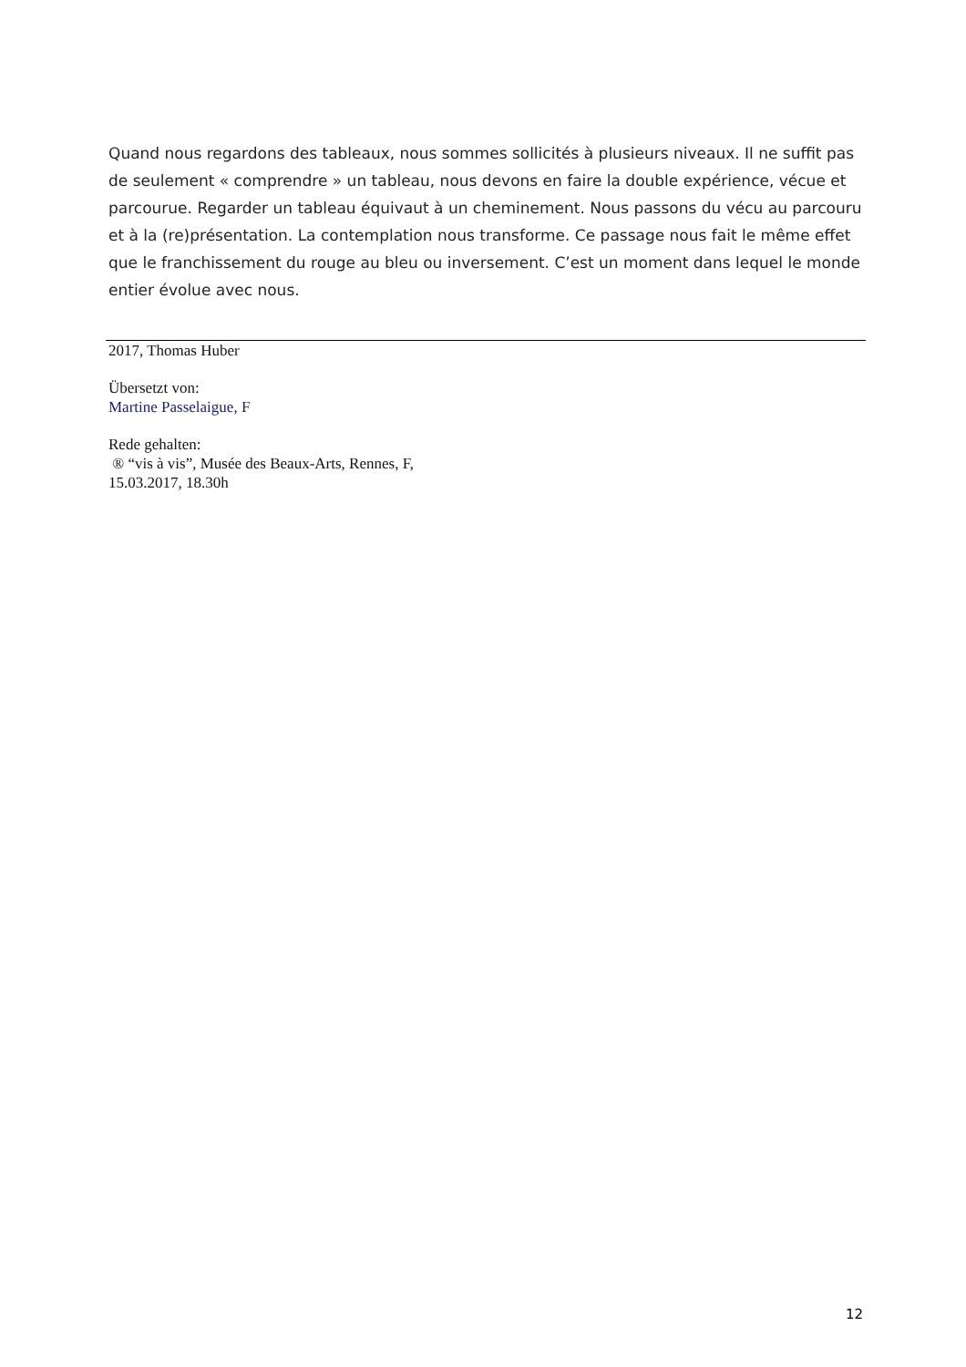Quand nous regardons des tableaux, nous sommes sollicités à plusieurs niveaux. Il ne suffit pas de seulement « comprendre » un tableau, nous devons en faire la double expérience, vécue et parcourue. Regarder un tableau équivaut à un cheminement. Nous passons du vécu au parcouru et à la (re)présentation. La contemplation nous transforme. Ce passage nous fait le même effet que le franchissement du rouge au bleu ou inversement. C’est un moment dans lequel le monde entier évolue avec nous.
2017, Thomas Huber
Übersetzt von:
Martine Passelaigue, F
Rede gehalten:
® “vis à vis”, Musée des Beaux-Arts, Rennes, F,
15.03.2017, 18.30h
12